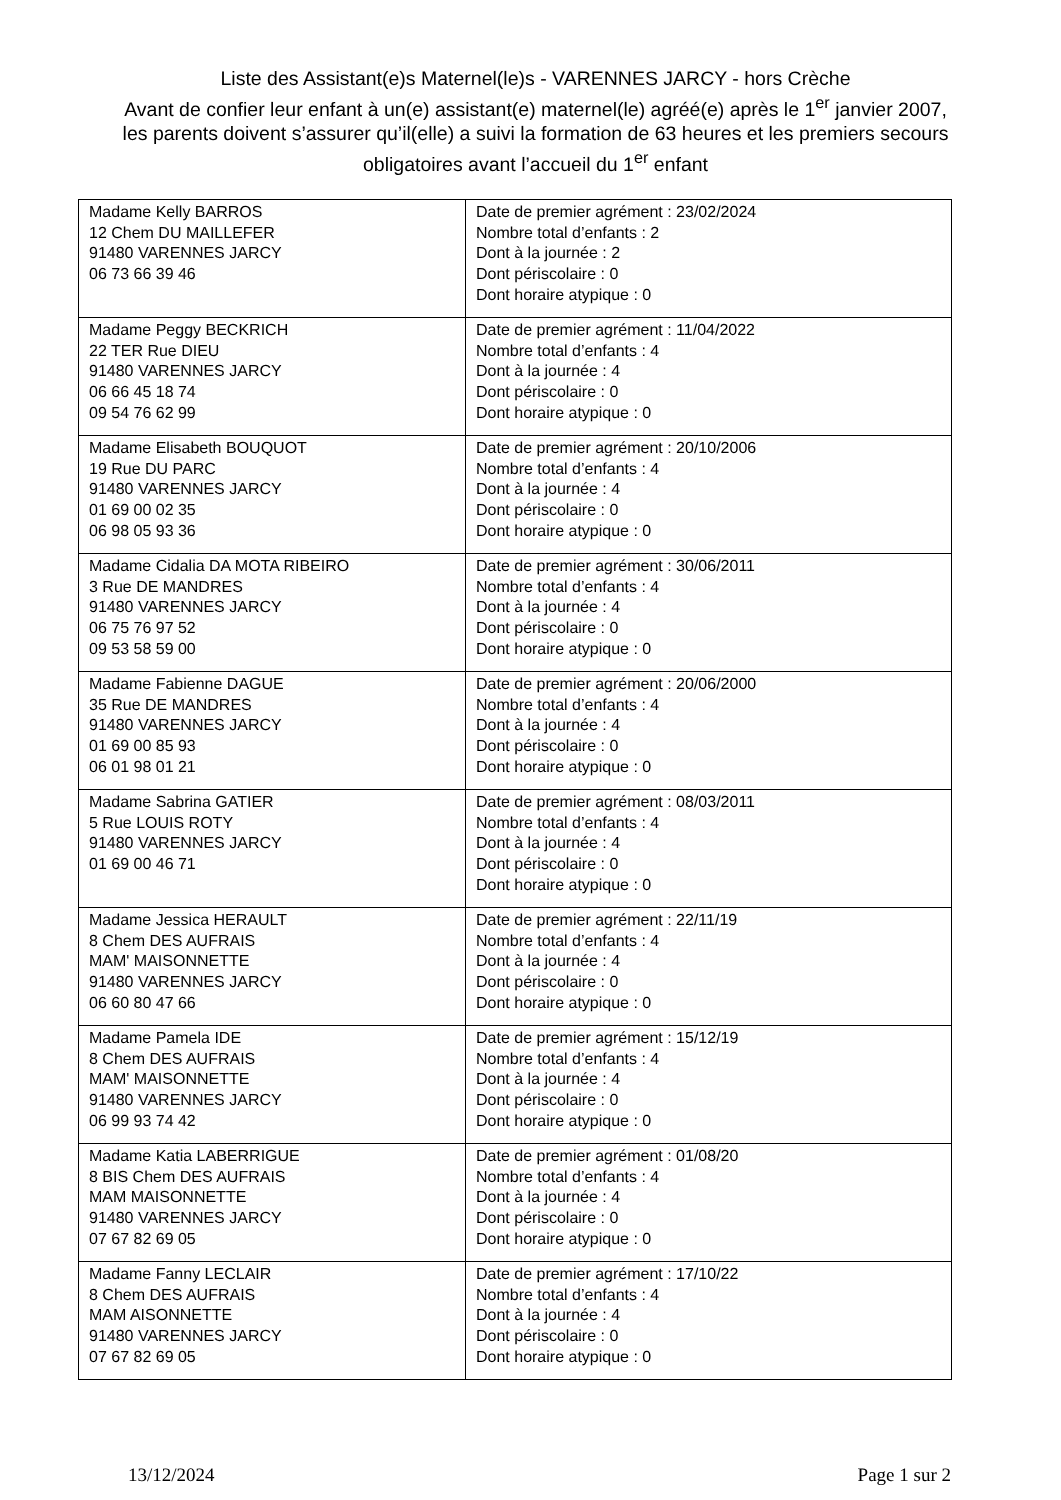Liste des Assistant(e)s Maternel(le)s - VARENNES JARCY - hors Crèche
Avant de confier leur enfant à un(e) assistant(e) maternel(le) agréé(e) après le 1<sup>er</sup> janvier 2007, les parents doivent s’assurer qu’il(elle) a suivi la formation de 63 heures et les premiers secours obligatoires avant l’accueil du 1<sup>er</sup> enfant
| Madame Kelly BARROS 12 Chem DU MAILLEFER 91480 VARENNES JARCY 06 73 66 39 46 | Date de premier agrément : 23/02/2024 Nombre total d’enfants : 2 Dont à la journée : 2 Dont périscolaire : 0 Dont horaire atypique : 0 |
| Madame Peggy BECKRICH 22 TER Rue DIEU 91480 VARENNES JARCY 06 66 45 18 74 09 54 76 62 99 | Date de premier agrément : 11/04/2022 Nombre total d’enfants : 4 Dont à la journée : 4 Dont périscolaire : 0 Dont horaire atypique : 0 |
| Madame Elisabeth BOUQUOT 19 Rue DU PARC 91480 VARENNES JARCY 01 69 00 02 35 06 98 05 93 36 | Date de premier agrément : 20/10/2006 Nombre total d’enfants : 4 Dont à la journée : 4 Dont périscolaire : 0 Dont horaire atypique : 0 |
| Madame Cidalia DA MOTA RIBEIRO 3 Rue DE MANDRES 91480 VARENNES JARCY 06 75 76 97 52 09 53 58 59 00 | Date de premier agrément : 30/06/2011 Nombre total d’enfants : 4 Dont à la journée : 4 Dont périscolaire : 0 Dont horaire atypique : 0 |
| Madame Fabienne DAGUE 35 Rue DE MANDRES 91480 VARENNES JARCY 01 69 00 85 93 06 01 98 01 21 | Date de premier agrément : 20/06/2000 Nombre total d’enfants : 4 Dont à la journée : 4 Dont périscolaire : 0 Dont horaire atypique : 0 |
| Madame Sabrina GATIER 5 Rue LOUIS ROTY 91480 VARENNES JARCY 01 69 00 46 71 | Date de premier agrément : 08/03/2011 Nombre total d’enfants : 4 Dont à la journée : 4 Dont périscolaire : 0 Dont horaire atypique : 0 |
| Madame Jessica HERAULT 8 Chem DES AUFRAIS MAM' MAISONNETTE 91480 VARENNES JARCY 06 60 80 47 66 | Date de premier agrément : 22/11/19 Nombre total d’enfants : 4 Dont à la journée : 4 Dont périscolaire : 0 Dont horaire atypique : 0 |
| Madame Pamela IDE 8 Chem DES AUFRAIS MAM' MAISONNETTE 91480 VARENNES JARCY 06 99 93 74 42 | Date de premier agrément : 15/12/19 Nombre total d’enfants : 4 Dont à la journée : 4 Dont périscolaire : 0 Dont horaire atypique : 0 |
| Madame Katia LABERRIGUE 8 BIS Chem DES AUFRAIS MAM MAISONNETTE 91480 VARENNES JARCY 07 67 82 69 05 | Date de premier agrément : 01/08/20 Nombre total d’enfants : 4 Dont à la journée : 4 Dont périscolaire : 0 Dont horaire atypique : 0 |
| Madame Fanny LECLAIR 8 Chem DES AUFRAIS MAM AISONNETTE 91480 VARENNES JARCY 07 67 82 69 05 | Date de premier agrément : 17/10/22 Nombre total d’enfants : 4 Dont à la journée : 4 Dont périscolaire : 0 Dont horaire atypique : 0 |
13/12/2024 Page 1 sur 2